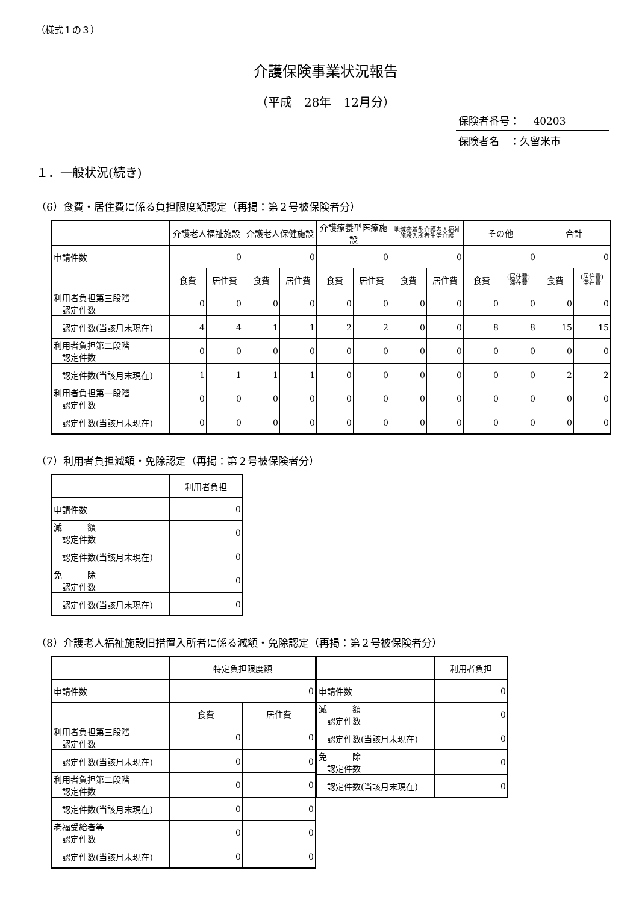（様式１の３）
介護保険事業状況報告
（平成　28年　12月分）
保険者番号：　 40203
保険者名　：久留米市
１．一般状況(続き)
（6）食費・居住費に係る負担限度額認定（再掲：第２号被保険者分）
| | 介護老人福祉施設 | | 介護老人保健施設 | | 介護療養型医療施設 | | 地域密着型介護老人福祉施設入所者生活介護 | | その他 | | 合計 | |
| --- | --- | --- | --- | --- | --- | --- | --- | --- | --- | --- | --- | --- |
| 申請件数 | 0 | | 0 | | 0 | | 0 | | 0 | | 0 | |
| | 食費 | 居住費 | 食費 | 居住費 | 食費 | 居住費 | 食費 | 居住費 | 食費 | (居住費) 滞在費 | 食費 | (居住費) 滞在費 |
| 利用者負担第三段階 認定件数 | 0 | 0 | 0 | 0 | 0 | 0 | 0 | 0 | 0 | 0 | 0 | 0 |
| 認定件数(当該月末現在) | 4 | 4 | 1 | 1 | 2 | 2 | 0 | 0 | 8 | 8 | 15 | 15 |
| 利用者負担第二段階 認定件数 | 0 | 0 | 0 | 0 | 0 | 0 | 0 | 0 | 0 | 0 | 0 | 0 |
| 認定件数(当該月末現在) | 1 | 1 | 1 | 1 | 0 | 0 | 0 | 0 | 0 | 0 | 2 | 2 |
| 利用者負担第一段階 認定件数 | 0 | 0 | 0 | 0 | 0 | 0 | 0 | 0 | 0 | 0 | 0 | 0 |
| 認定件数(当該月末現在) | 0 | 0 | 0 | 0 | 0 | 0 | 0 | 0 | 0 | 0 | 0 | 0 |
（7）利用者負担減額・免除認定（再掲：第２号被保険者分）
| | 利用者負担 |
| --- | --- |
| 申請件数 | 0 |
| 減 額 認定件数 | 0 |
| 認定件数(当該月末現在) | 0 |
| 免 除 認定件数 | 0 |
| 認定件数(当該月末現在) | 0 |
（8）介護老人福祉施設旧措置入所者に係る減額・免除認定（再掲：第２号被保険者分）
| | 特定負担限度額 | |
| --- | --- | --- |
| 申請件数 | 0 | |
| | 食費 | 居住費 |
| 利用者負担第三段階 認定件数 | 0 | 0 |
| 認定件数(当該月末現在) | 0 | 0 |
| 利用者負担第二段階 認定件数 | 0 | 0 |
| 認定件数(当該月末現在) | 0 | 0 |
| 老福受給者等 認定件数 | 0 | 0 |
| 認定件数(当該月末現在) | 0 | 0 |
| | 利用者負担 |
| --- | --- |
| 申請件数 | 0 |
| 減 額 認定件数 | 0 |
| 認定件数(当該月末現在) | 0 |
| 免 除 認定件数 | 0 |
| 認定件数(当該月末現在) | 0 |